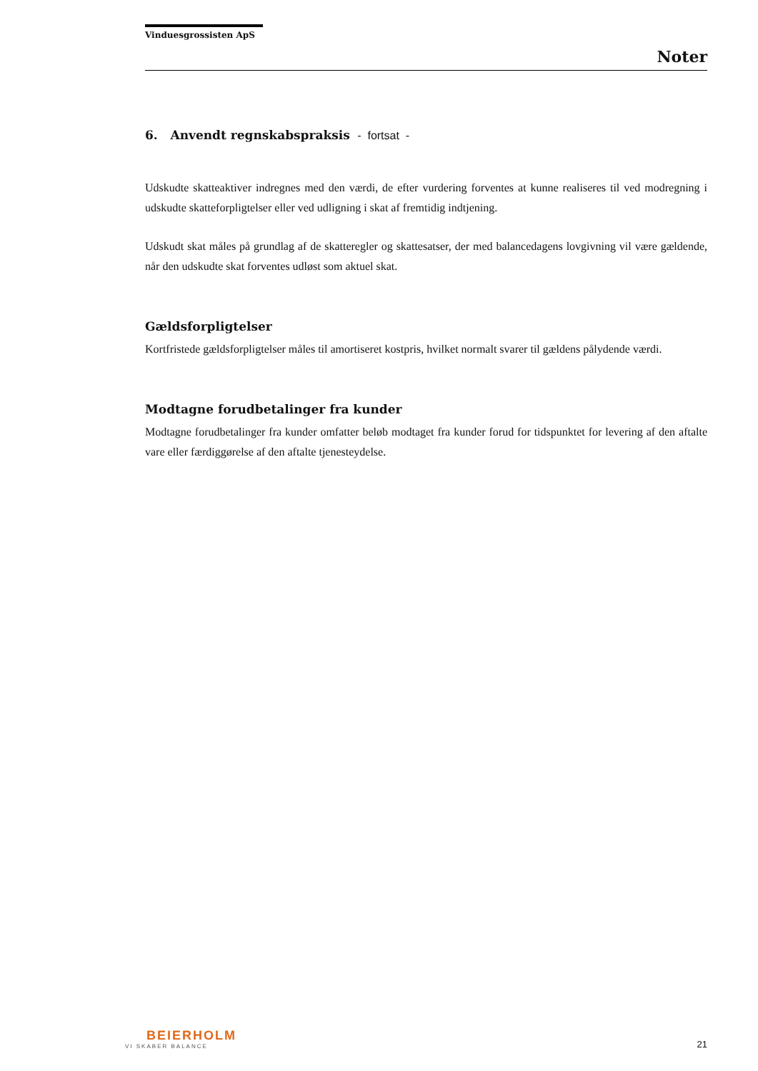Vinduesgrossisten ApS
Noter
6. Anvendt regnskabspraksis - fortsat -
Udskudte skatteaktiver indregnes med den værdi, de efter vurdering forventes at kunne realiseres til ved modregning i udskudte skatteforpligtelser eller ved udligning i skat af fremtidig indtjening.
Udskudt skat måles på grundlag af de skatteregler og skattesatser, der med balancedagens lovgivning vil være gældende, når den udskudte skat forventes udløst som aktuel skat.
Gældsforpligtelser
Kortfristede gældsforpligtelser måles til amortiseret kostpris, hvilket normalt svarer til gældens pålydende værdi.
Modtagne forudbetalinger fra kunder
Modtagne forudbetalinger fra kunder omfatter beløb modtaget fra kunder forud for tidspunktet for levering af den aftalte vare eller færdiggørelse af den aftalte tjenesteydelse.
BEIERHOLM
VI SKABER BALANCE
21